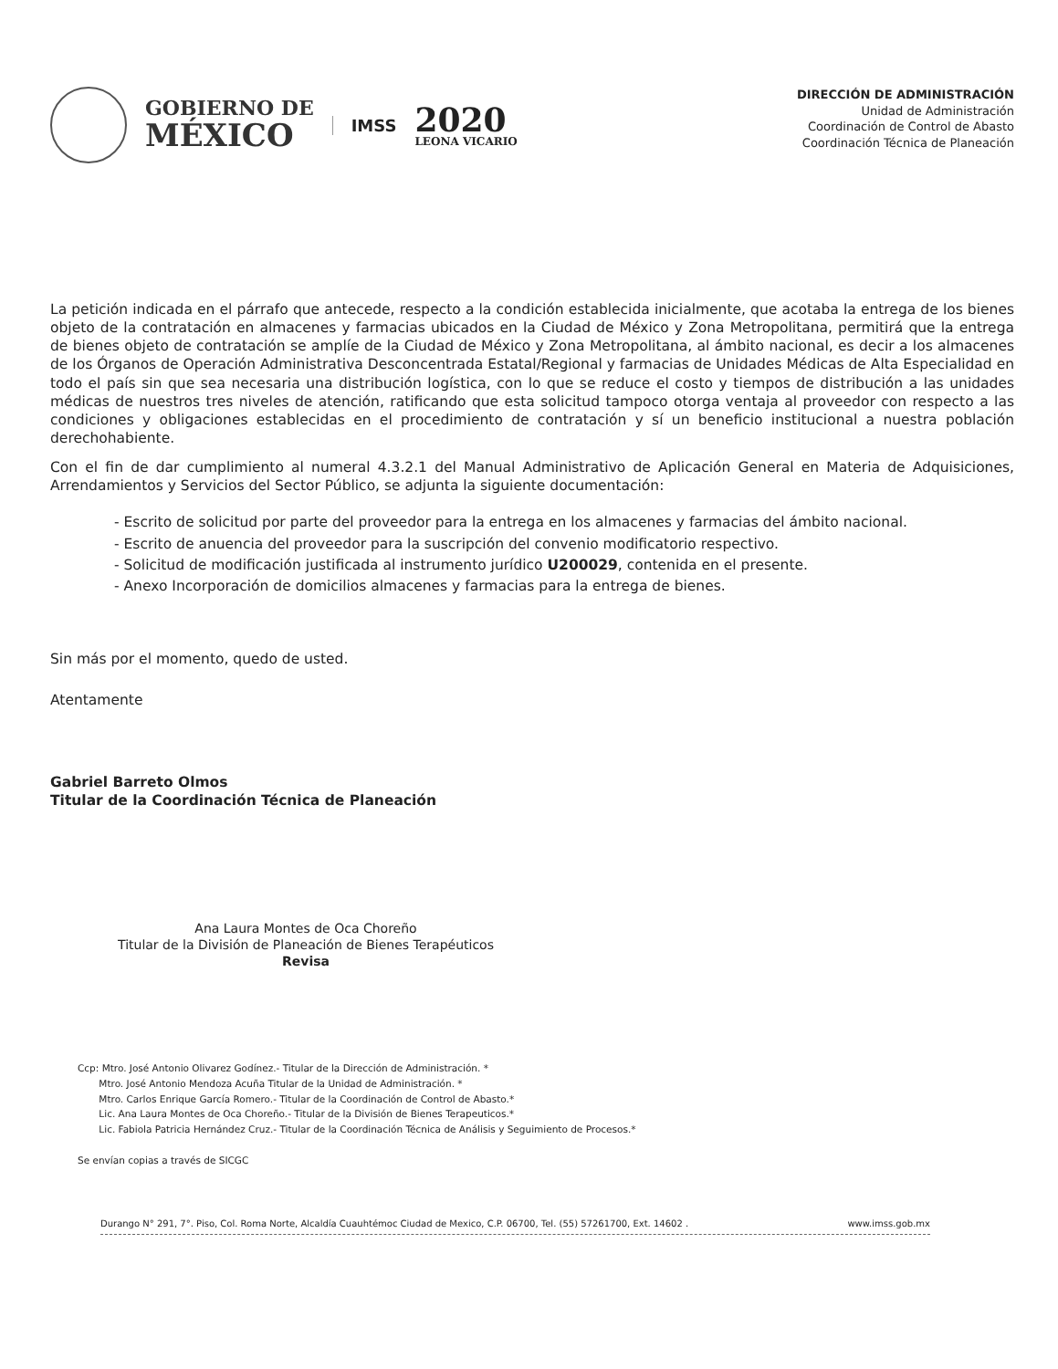GOBIERNO DE
MÉXICO
IMSS
2020
LEONA VICARIO
DIRECCIÓN DE ADMINISTRACIÓN
Unidad de Administración
Coordinación de Control de Abasto
Coordinación Técnica de Planeación
La petición indicada en el párrafo que antecede, respecto a la condición establecida inicialmente, que acotaba la entrega de los bienes objeto de la contratación en almacenes y farmacias ubicados en la Ciudad de México y Zona Metropolitana, permitirá que la entrega de bienes objeto de contratación se amplíe de la Ciudad de México y Zona Metropolitana, al ámbito nacional, es decir a los almacenes de los Órganos de Operación Administrativa Desconcentrada Estatal/Regional y farmacias de Unidades Médicas de Alta Especialidad en todo el país sin que sea necesaria una distribución logística, con lo que se reduce el costo y tiempos de distribución a las unidades médicas de nuestros tres niveles de atención, ratificando que esta solicitud tampoco otorga ventaja al proveedor con respecto a las condiciones y obligaciones establecidas en el procedimiento de contratación y sí un beneficio institucional a nuestra población derechohabiente.
Con el fin de dar cumplimiento al numeral 4.3.2.1 del Manual Administrativo de Aplicación General en Materia de Adquisiciones, Arrendamientos y Servicios del Sector Público, se adjunta la siguiente documentación:
- Escrito de solicitud por parte del proveedor para la entrega en los almacenes y farmacias del ámbito nacional.
- Escrito de anuencia del proveedor para la suscripción del convenio modificatorio respectivo.
- Solicitud de modificación justificada al instrumento jurídico U200029, contenida en el presente.
- Anexo Incorporación de domicilios almacenes y farmacias para la entrega de bienes.
Sin más por el momento, quedo de usted.
Atentamente
Gabriel Barreto Olmos
Titular de la Coordinación Técnica de Planeación
Ana Laura Montes de Oca Choreño
Titular de la División de Planeación de Bienes Terapéuticos
Revisa
Ccp: Mtro. José Antonio Olivarez Godínez.- Titular de la Dirección de Administración. *
Mtro. José Antonio Mendoza Acuña Titular de la Unidad de Administración. *
Mtro. Carlos Enrique García Romero.- Titular de la Coordinación de Control de Abasto.*
Lic. Ana Laura Montes de Oca Choreño.- Titular de la División de Bienes Terapeuticos.*
Lic. Fabiola Patricia Hernández Cruz.- Titular de la Coordinación Técnica de Análisis y Seguimiento de Procesos.*
Se envían copias a través de SICGC
Durango N° 291, 7°. Piso, Col. Roma Norte, Alcaldía Cuauhtémoc Ciudad de Mexico, C.P. 06700, Tel. (55) 57261700, Ext. 14602 . www.imss.gob.mx